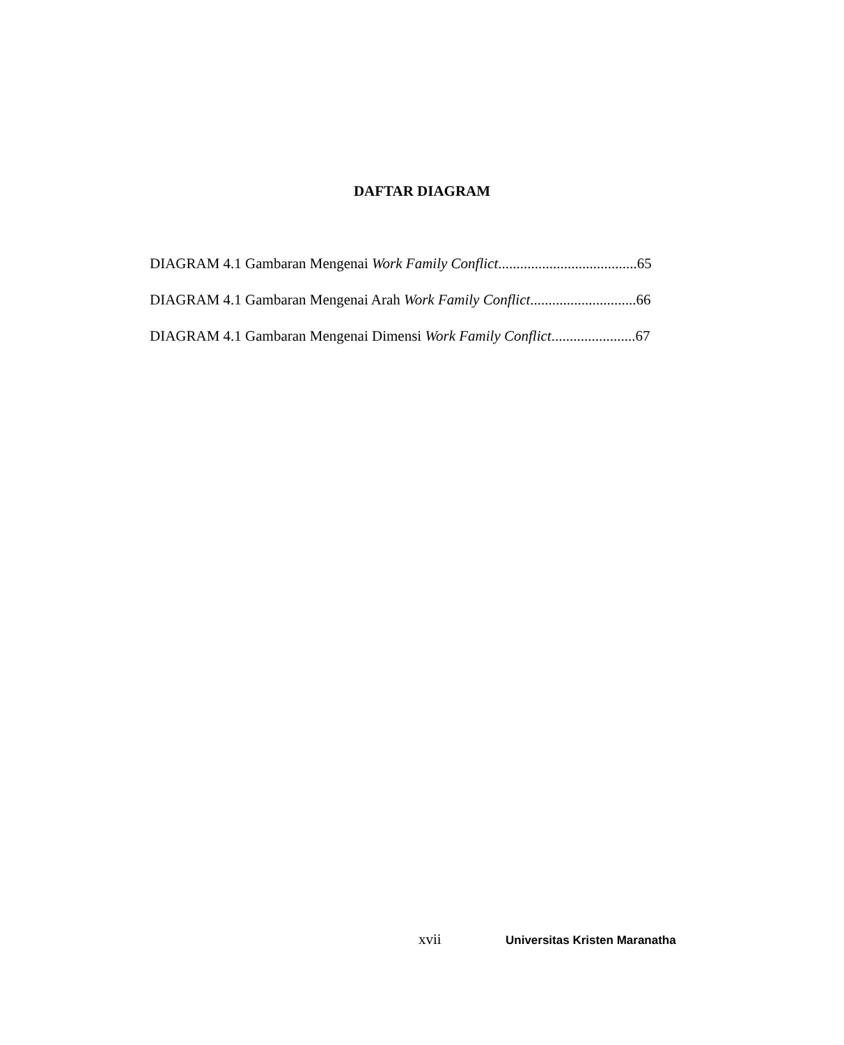DAFTAR DIAGRAM
DIAGRAM 4.1 Gambaran Mengenai Work Family Conflict......................................65
DIAGRAM 4.1 Gambaran Mengenai Arah Work Family Conflict.............................66
DIAGRAM 4.1 Gambaran Mengenai Dimensi Work Family Conflict.......................67
xvii Universitas Kristen Maranatha